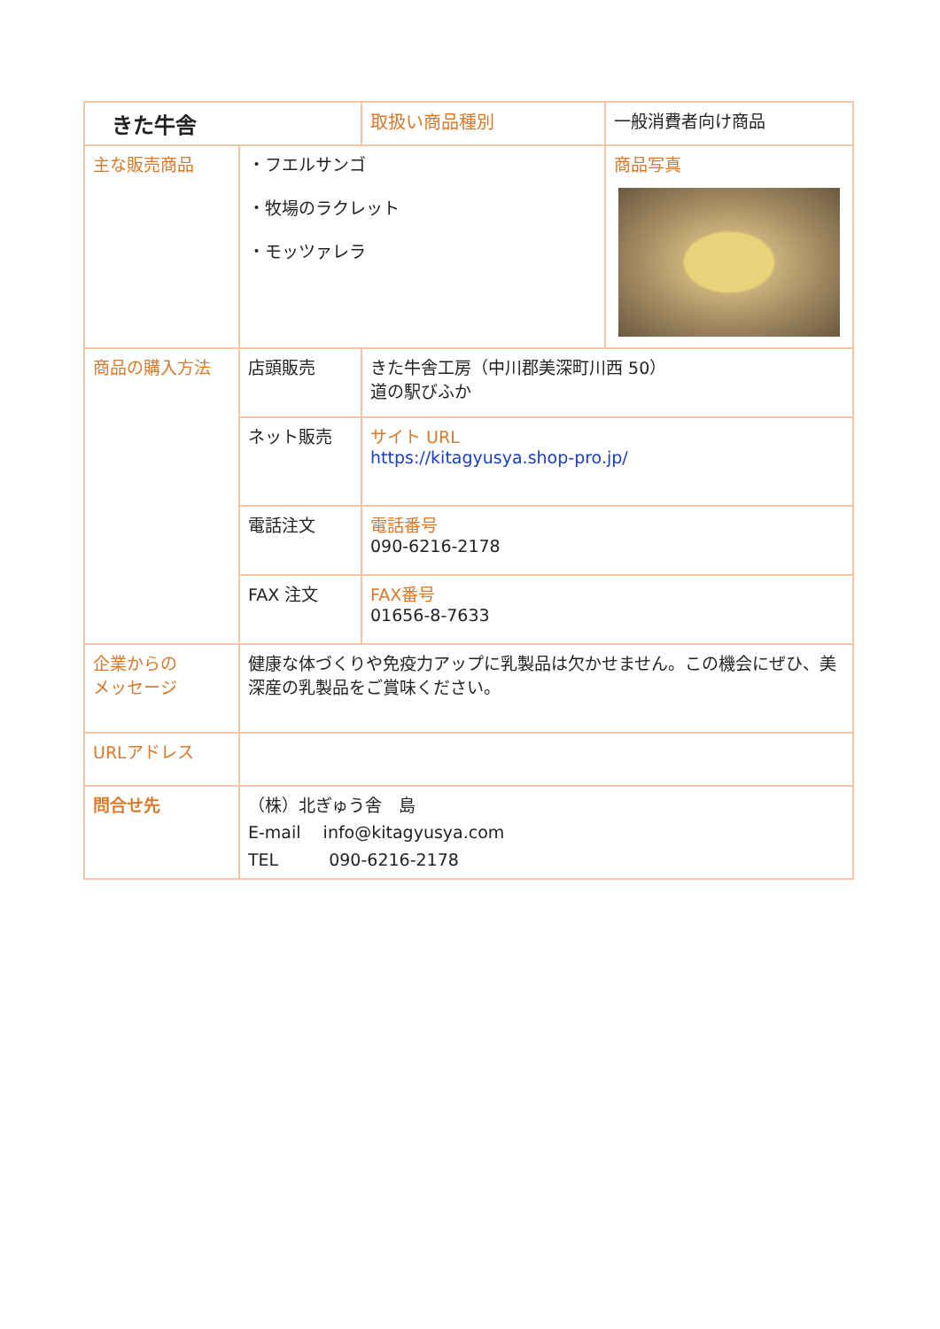| きた牛舎 | | | 取扱い商品種別 | 一般消費者向け商品 |
| 主な販売商品 | ・フエルサンゴ ・牧場のラクレット ・モッツァレラ | | | 商品写真 |
| 商品の購入方法 | 店頭販売 | きた牛舎工房（中川郡美深町川西 50） 道の駅びふか | | |
| | ネット販売 | サイト URL https://kitagyusya.shop-pro.jp/ | | |
| | 電話注文 | 電話番号 090-6216-2178 | | |
| | FAX 注文 | FAX番号 01656-8-7633 | | |
| 企業からの メッセージ | 健康な体づくりや免疫力アップに乳製品は欠かせません。この機会にぜひ、美深産の乳製品をご賞味ください。 | | | |
| URLアドレス | | | | |
| 問合せ先 | （株）北ぎゅう舎 島 E-mail info@kitagyusya.com TEL 090-6216-2178 | | | |